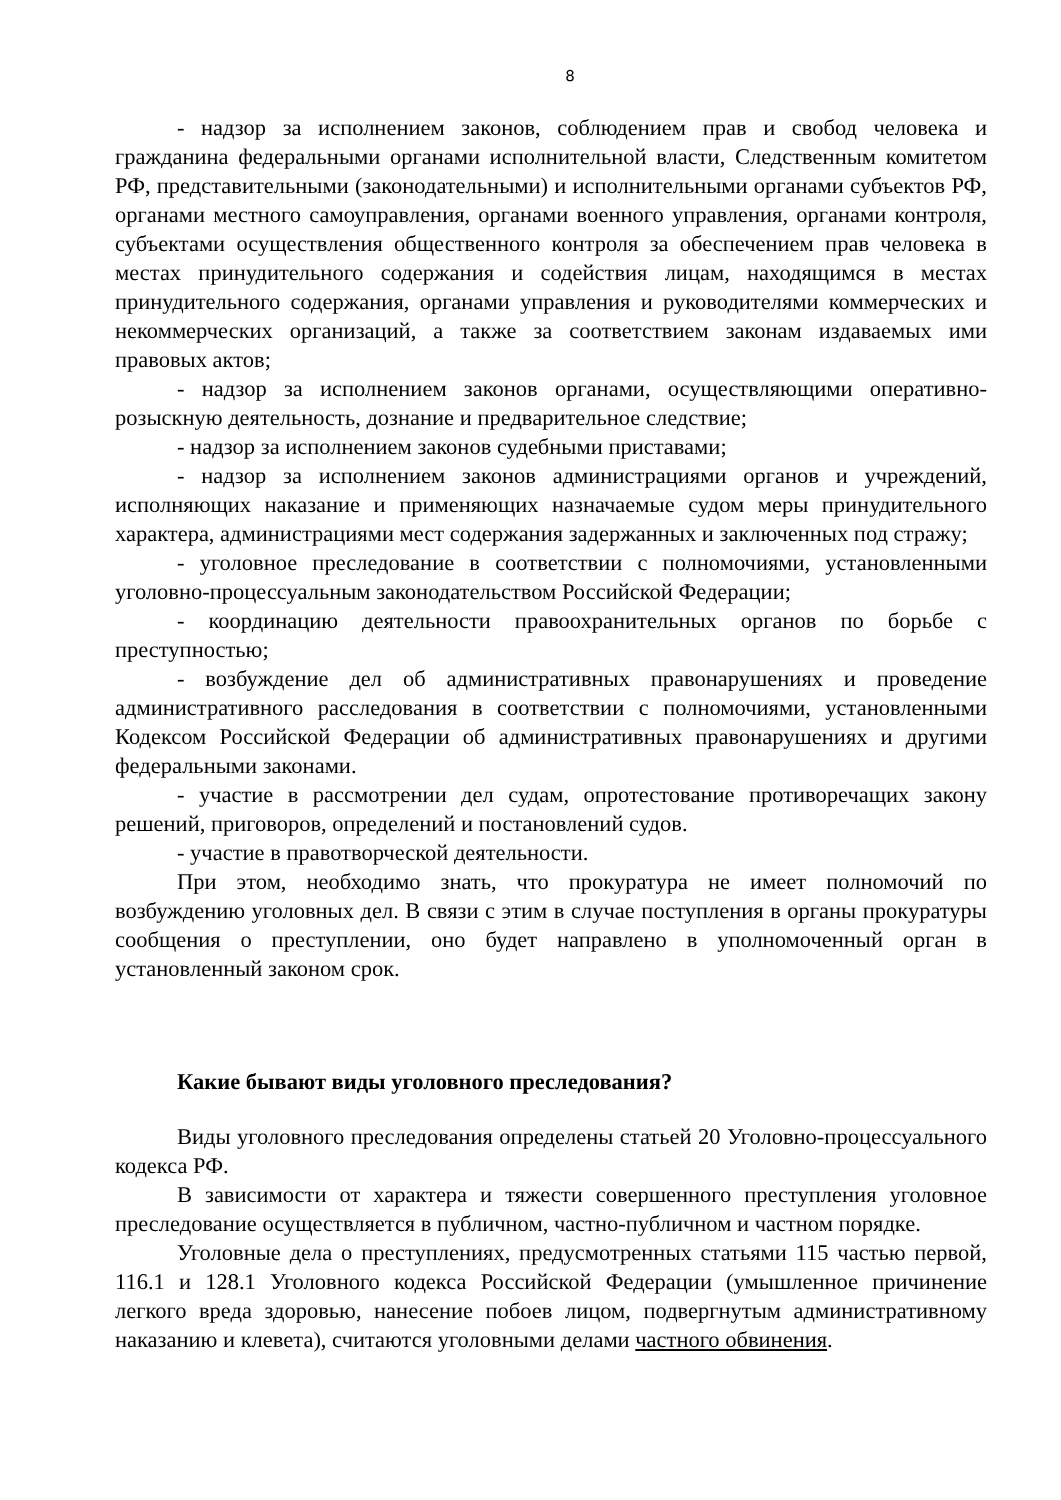8
- надзор за исполнением законов, соблюдением прав и свобод человека и гражданина федеральными органами исполнительной власти, Следственным комитетом РФ, представительными (законодательными) и исполнительными органами субъектов РФ, органами местного самоуправления, органами военного управления, органами контроля, субъектами осуществления общественного контроля за обеспечением прав человека в местах принудительного содержания и содействия лицам, находящимся в местах принудительного содержания, органами управления и руководителями коммерческих и некоммерческих организаций, а также за соответствием законам издаваемых ими правовых актов;
- надзор за исполнением законов органами, осуществляющими оперативно-розыскную деятельность, дознание и предварительное следствие;
- надзор за исполнением законов судебными приставами;
- надзор за исполнением законов администрациями органов и учреждений, исполняющих наказание и применяющих назначаемые судом меры принудительного характера, администрациями мест содержания задержанных и заключенных под стражу;
- уголовное преследование в соответствии с полномочиями, установленными уголовно-процессуальным законодательством Российской Федерации;
- координацию деятельности правоохранительных органов по борьбе с преступностью;
- возбуждение дел об административных правонарушениях и проведение административного расследования в соответствии с полномочиями, установленными Кодексом Российской Федерации об административных правонарушениях и другими федеральными законами.
- участие в рассмотрении дел судам, опротестование противоречащих закону решений, приговоров, определений и постановлений судов.
- участие в правотворческой деятельности.
При этом, необходимо знать, что прокуратура не имеет полномочий по возбуждению уголовных дел. В связи с этим в случае поступления в органы прокуратуры сообщения о преступлении, оно будет направлено в уполномоченный орган в установленный законом срок.
Какие бывают виды уголовного преследования?
Виды уголовного преследования определены статьей 20 Уголовно-процессуального кодекса РФ.
В зависимости от характера и тяжести совершенного преступления уголовное преследование осуществляется в публичном, частно-публичном и частном порядке.
Уголовные дела о преступлениях, предусмотренных статьями 115 частью первой, 116.1 и 128.1 Уголовного кодекса Российской Федерации (умышленное причинение легкого вреда здоровью, нанесение побоев лицом, подвергнутым административному наказанию и клевета), считаются уголовными делами частного обвинения.